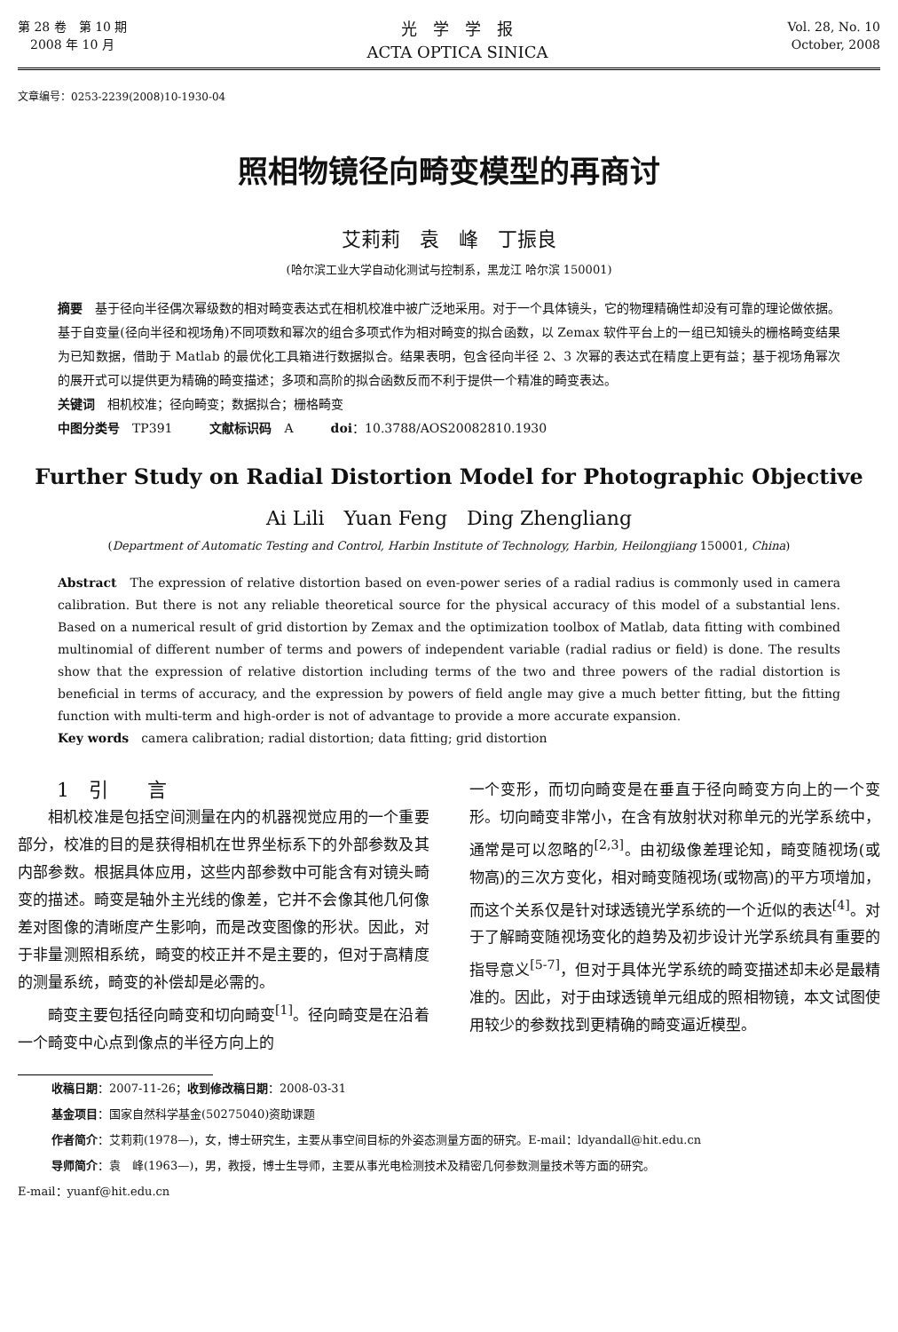第 28 卷　第 10 期
　2008 年 10 月
光　学　学　报
ACTA OPTICA SINICA
Vol. 28, No. 10
October, 2008
文章编号：0253-2239(2008)10-1930-04
照相物镜径向畸变模型的再商讨
艾莉莉　袁　峰　丁振良
(哈尔滨工业大学自动化测试与控制系，黑龙江 哈尔滨 150001)
摘要　基于径向半径偶次幂级数的相对畸变表达式在相机校准中被广泛地采用。对于一个具体镜头，它的物理精确性却没有可靠的理论做依据。基于自变量(径向半径和视场角)不同项数和幂次的组合多项式作为相对畸变的拟合函数，以 Zemax 软件平台上的一组已知镜头的栅格畸变结果为已知数据，借助于 Matlab 的最优化工具箱进行数据拟合。结果表明，包含径向半径 2、3 次幂的表达式在精度上更有益；基于视场角幂次的展开式可以提供更为精确的畸变描述；多项和高阶的拟合函数反而不利于提供一个精准的畸变表达。
关键词　相机校准；径向畸变；数据拟合；栅格畸变
中图分类号　TP391　　　文献标识码　A　　　doi：10.3788/AOS20082810.1930
Further Study on Radial Distortion Model for Photographic Objective
Ai Lili　Yuan Feng　Ding Zhengliang
(Department of Automatic Testing and Control, Harbin Institute of Technology, Harbin, Heilongjiang 150001, China)
Abstract　The expression of relative distortion based on even-power series of a radial radius is commonly used in camera calibration. But there is not any reliable theoretical source for the physical accuracy of this model of a substantial lens. Based on a numerical result of grid distortion by Zemax and the optimization toolbox of Matlab, data fitting with combined multinomial of different number of terms and powers of independent variable (radial radius or field) is done. The results show that the expression of relative distortion including terms of the two and three powers of the radial distortion is beneficial in terms of accuracy, and the expression by powers of field angle may give a much better fitting, but the fitting function with multi-term and high-order is not of advantage to provide a more accurate expansion.
Key words　camera calibration; radial distortion; data fitting; grid distortion
1　引　　言
相机校准是包括空间测量在内的机器视觉应用的一个重要部分，校准的目的是获得相机在世界坐标系下的外部参数及其内部参数。根据具体应用，这些内部参数中可能含有对镜头畸变的描述。畸变是轴外主光线的像差，它并不会像其他几何像差对图像的清晰度产生影响，而是改变图像的形状。因此，对于非量测照相系统，畸变的校正并不是主要的，但对于高精度的测量系统，畸变的补偿却是必需的。
畸变主要包括径向畸变和切向畸变<sup>[1]</sup>。径向畸变是在沿着一个畸变中心点到像点的半径方向上的
一个变形，而切向畸变是在垂直于径向畸变方向上的一个变形。切向畸变非常小，在含有放射状对称单元的光学系统中，通常是可以忽略的<sup>[2,3]</sup>。由初级像差理论知，畸变随视场(或物高)的三次方变化，相对畸变随视场(或物高)的平方项增加，而这个关系仅是针对球透镜光学系统的一个近似的表达<sup>[4]</sup>。对于了解畸变随视场变化的趋势及初步设计光学系统具有重要的指导意义<sup>[5-7]</sup>，但对于具体光学系统的畸变描述却未必是最精准的。因此，对于由球透镜单元组成的照相物镜，本文试图使用较少的参数找到更精确的畸变逼近模型。
收稿日期：2007-11-26；收到修改稿日期：2008-03-31
基金项目：国家自然科学基金(50275040)资助课题
作者简介：艾莉莉(1978—)，女，博士研究生，主要从事空间目标的外姿态测量方面的研究。E-mail：ldyandall@hit.edu.cn
导师简介：袁　峰(1963—)，男，教授，博士生导师，主要从事光电检测技术及精密几何参数测量技术等方面的研究。
E-mail：yuanf@hit.edu.cn